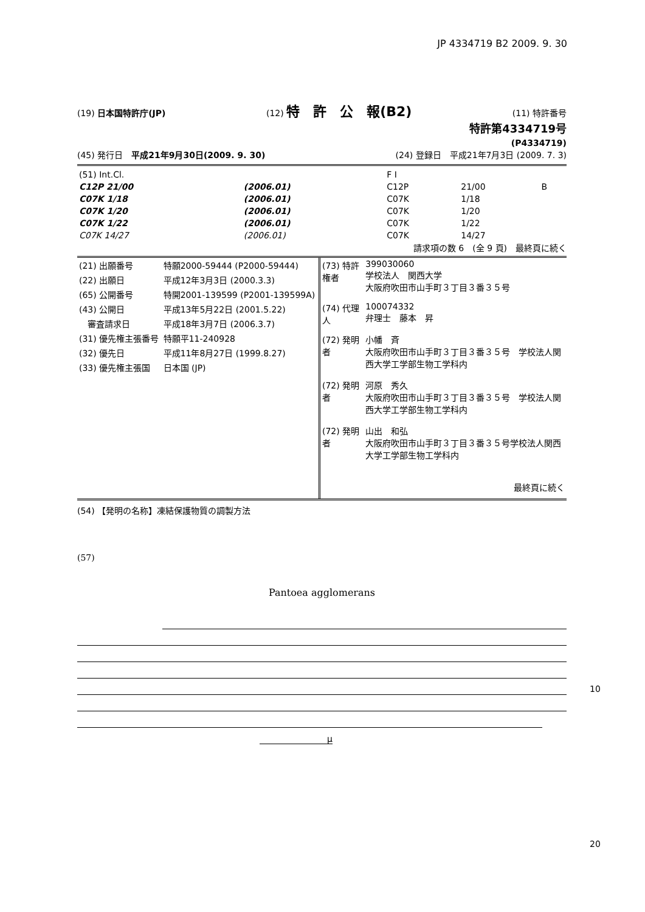JP 4334719 B2 2009. 9. 30
(19) 日本国特許庁(JP) (12) 特　許　公　報(B2) (11) 特許番号
特許第4334719号
(P4334719)
(45) 発行日　平成21年9月30日(2009. 9. 30) (24) 登録日　平成21年7月3日 (2009. 7. 3)
| (51) Int.Cl. | | F I | | |
| C12P 21/00 | (2006.01) | C12P | 21/00 | B |
| C07K 1/18 | (2006.01) | C07K | 1/18 | |
| C07K 1/20 | (2006.01) | C07K | 1/20 | |
| C07K 1/22 | (2006.01) | C07K | 1/22 | |
| C07K 14/27 | (2006.01) | C07K | 14/27 | |
請求項の数 6　(全 9 頁)　最終頁に続く
| (21) 出願番号 | 特願2000-59444 (P2000-59444) |
| (22) 出願日 | 平成12年3月3日 (2000.3.3) |
| (65) 公開番号 | 特開2001-139599 (P2001-139599A) |
| (43) 公開日 | 平成13年5月22日 (2001.5.22) |
| 審査請求日 | 平成18年3月7日 (2006.3.7) |
| (31) 優先権主張番号 | 特願平11-240928 |
| (32) 優先日 | 平成11年8月27日 (1999.8.27) |
| (33) 優先権主張国 | 日本国 (JP) |
| (73) 特許権者 | 399030060 学校法人 関西大学 大阪府吹田市山手町３丁目３番３５号 |
| (74) 代理人 | 100074332 弁理士 藤本 昇 |
| (72) 発明者 | 小幡 斉 大阪府吹田市山手町３丁目３番３５号 学校法人関西大学工学部生物工学科内 |
| (72) 発明者 | 河原 秀久 大阪府吹田市山手町３丁目３番３５号 学校法人関西大学工学部生物工学科内 |
| (72) 発明者 | 山出 和弘 大阪府吹田市山手町３丁目３番３５号学校法人関西大学工学部生物工学科内 |
| | 最終頁に続く |
(54) 【発明の名称】凍結保護物質の調製方法
(57)
Pantoea agglomerans
μ
10
20